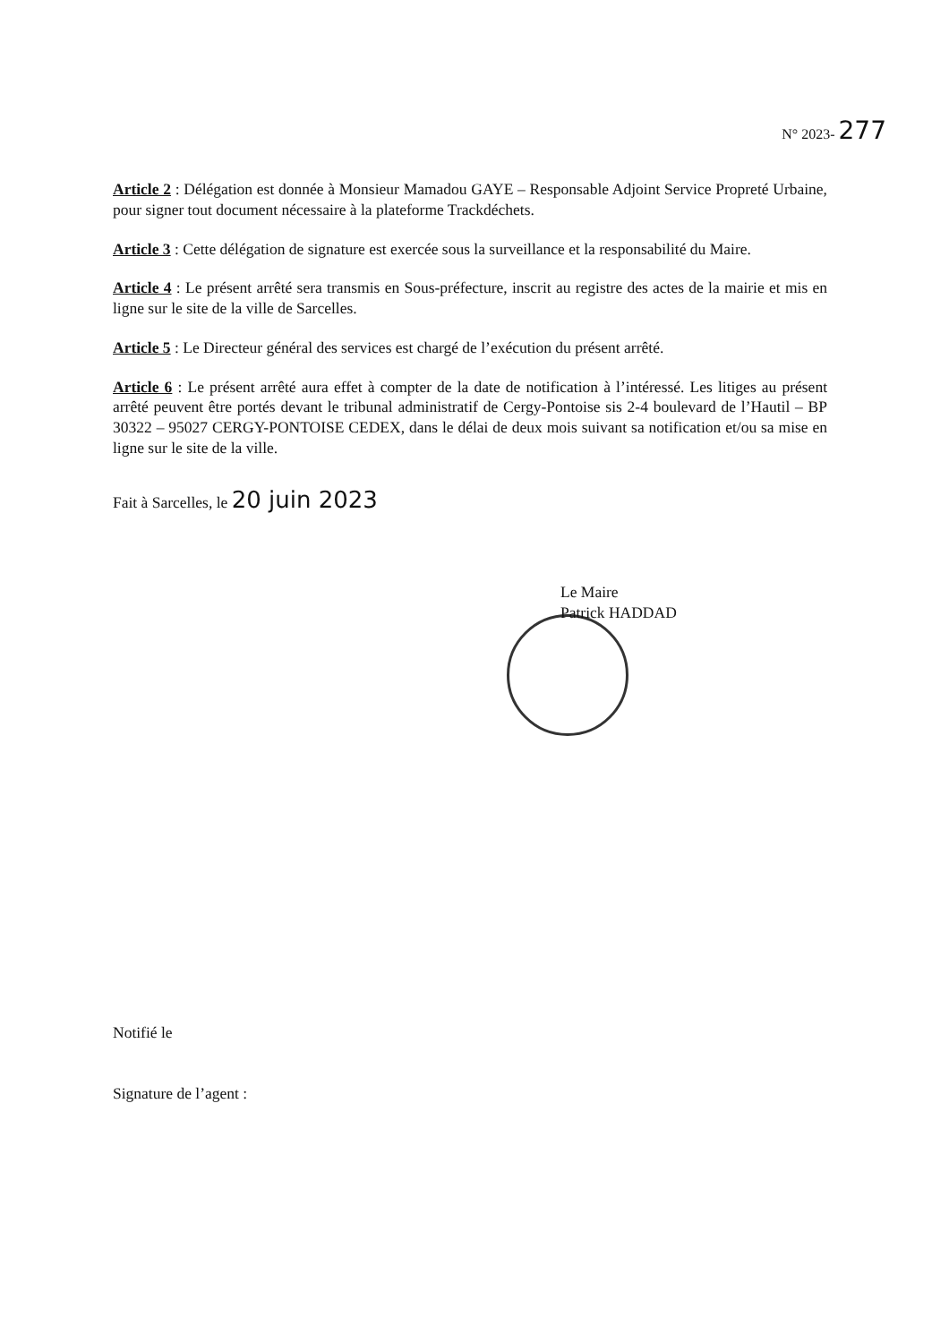N° 2023- 277
Article 2 : Délégation est donnée à Monsieur Mamadou GAYE – Responsable Adjoint Service Propreté Urbaine, pour signer tout document nécessaire à la plateforme Trackdéchets.
Article 3 : Cette délégation de signature est exercée sous la surveillance et la responsabilité du Maire.
Article 4 : Le présent arrêté sera transmis en Sous-préfecture, inscrit au registre des actes de la mairie et mis en ligne sur le site de la ville de Sarcelles.
Article 5 : Le Directeur général des services est chargé de l’exécution du présent arrêté.
Article 6 : Le présent arrêté aura effet à compter de la date de notification à l’intéressé. Les litiges au présent arrêté peuvent être portés devant le tribunal administratif de Cergy-Pontoise sis 2-4 boulevard de l’Hautil – BP 30322 – 95027 CERGY-PONTOISE CEDEX, dans le délai de deux mois suivant sa notification et/ou sa mise en ligne sur le site de la ville.
Fait à Sarcelles, le 20 juin 2023
Le Maire
Patrick HADDAD
Notifié le
Signature de l’agent :